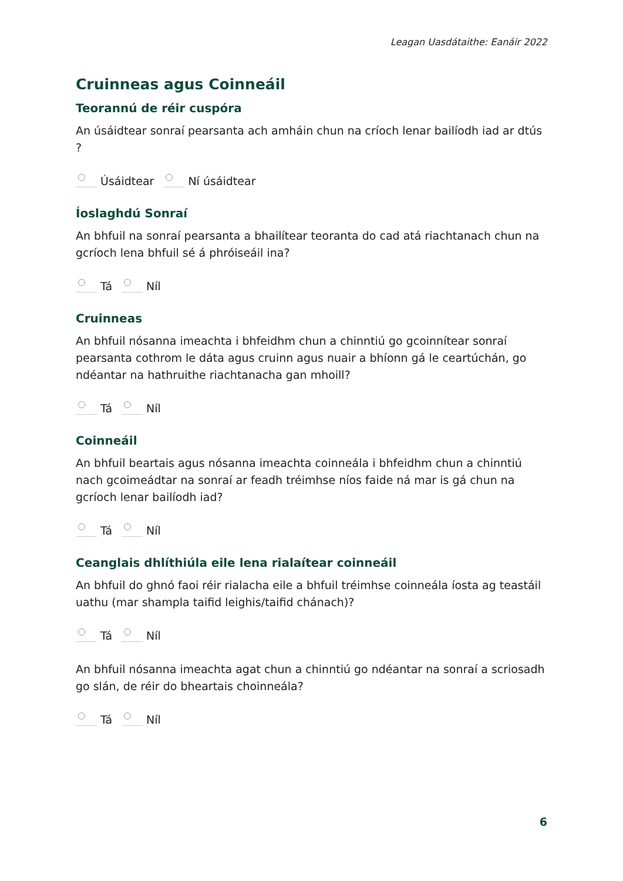Leagan Uasdátaithe: Eanáir 2022
Cruinneas agus Coinneáil
Teorannú de réir cuspóra
An úsáidtear sonraí pearsanta ach amháin chun na críoch lenar bailíodh iad ar dtús ?
Úsáidtear Ní úsáidtear
Íoslaghdú Sonraí
An bhfuil na sonraí pearsanta a bhailítear teoranta do cad atá riachtanach chun na gcríoch lena bhfuil sé á phróiseáil ina?
Tá Níl
Cruinneas
An bhfuil nósanna imeachta i bhfeidhm chun a chinntiú go gcoinnítear sonraí pearsanta cothrom le dáta agus cruinn agus nuair a bhíonn gá le ceartúchán, go ndéantar na hathruithe riachtanacha gan mhoill?
Tá Níl
Coinneáil
An bhfuil beartais agus nósanna imeachta coinneála i bhfeidhm chun a chinntiú nach gcoimeádtar na sonraí ar feadh tréimhse níos faide ná mar is gá chun na gcríoch lenar bailíodh iad?
Tá Níl
Ceanglais dhlíthiúla eile lena rialaítear coinneáil
An bhfuil do ghnó faoi réir rialacha eile a bhfuil tréimhse coinneála íosta ag teastáil uathu (mar shampla taifid leighis/taifid chánach)?
Tá Níl
An bhfuil nósanna imeachta agat chun a chinntiú go ndéantar na sonraí a scriosadh go slán, de réir do bheartais choinneála?
Tá Níl
6